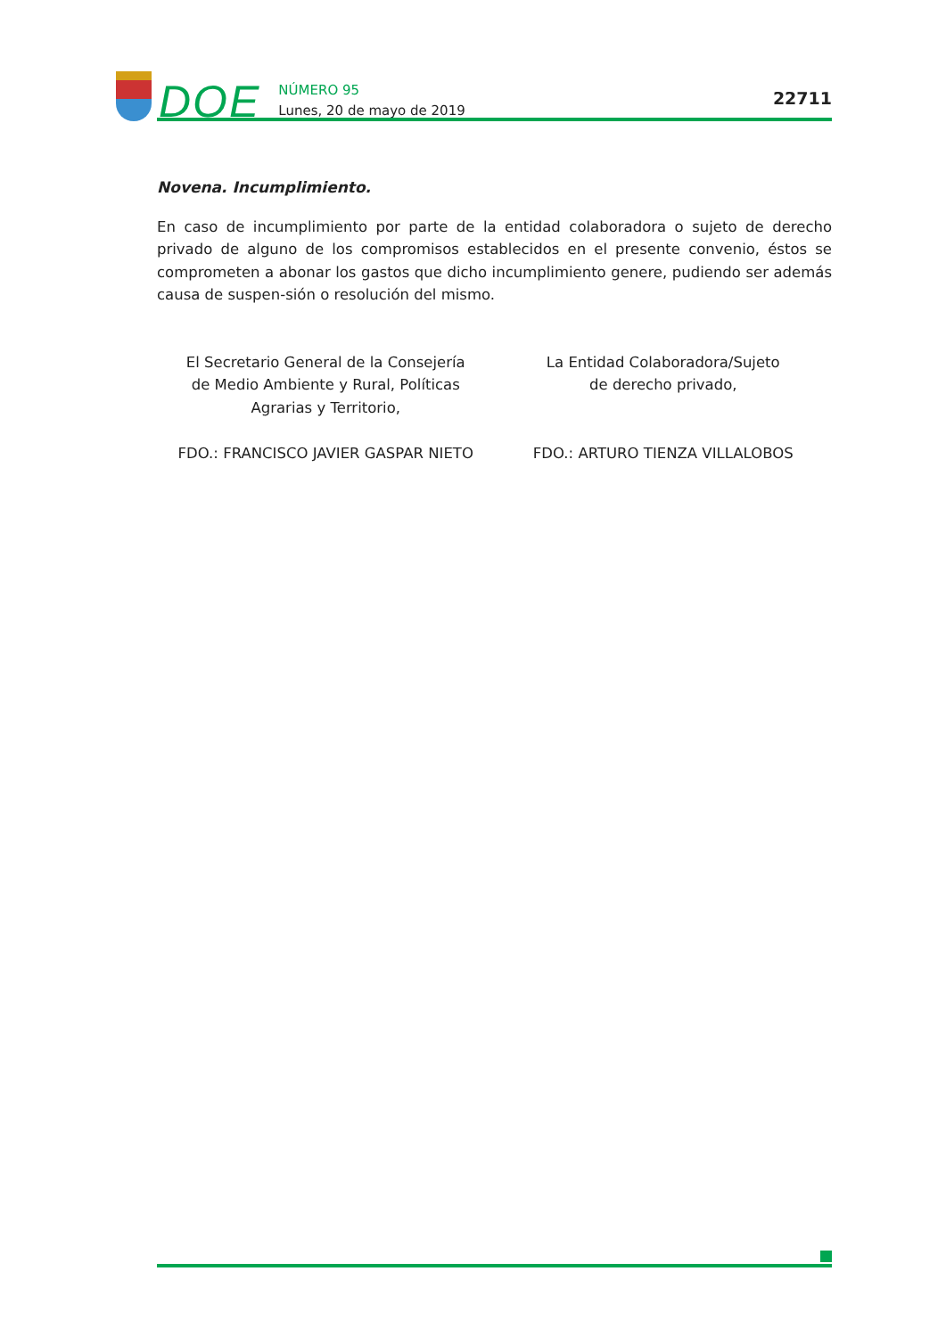DOE
NÚMERO 95
Lunes, 20 de mayo de 2019
22711
Novena. Incumplimiento.
En caso de incumplimiento por parte de la entidad colaboradora o sujeto de derecho privado de alguno de los compromisos establecidos en el presente convenio, éstos se comprometen a abonar los gastos que dicho incumplimiento genere, pudiendo ser además causa de suspen-sión o resolución del mismo.
El Secretario General de la Consejería
de Medio Ambiente y Rural, Políticas
Agrarias y Territorio,
FDO.: FRANCISCO JAVIER GASPAR NIETO
La Entidad Colaboradora/Sujeto
de derecho privado,
FDO.: ARTURO TIENZA VILLALOBOS